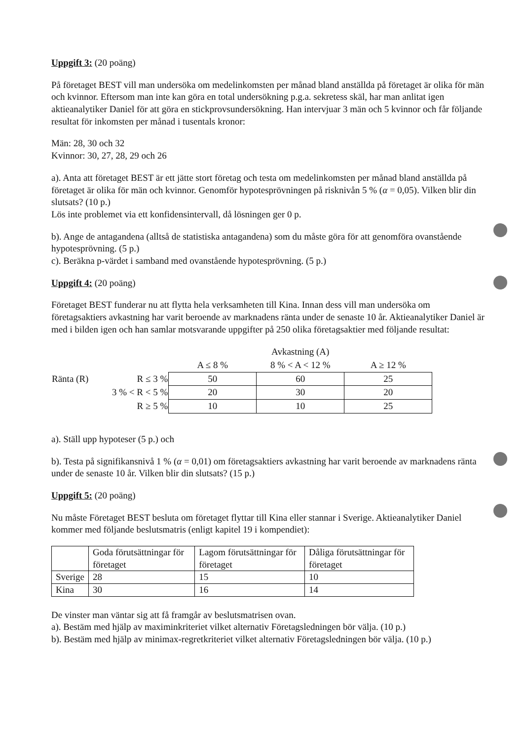Uppgift 3: (20 poäng)
På företaget BEST vill man undersöka om medelinkomsten per månad bland anställda på företaget är olika för män och kvinnor. Eftersom man inte kan göra en total undersökning p.g.a. sekretess skäl, har man anlitat igen aktieanalytiker Daniel för att göra en stickprovsundersökning. Han intervjuar 3 män och 5 kvinnor och får följande resultat för inkomsten per månad i tusentals kronor:
Män: 28, 30 och 32
Kvinnor: 30, 27, 28, 29 och 26
a). Anta att företaget BEST är ett jätte stort företag och testa om medelinkomsten per månad bland anställda på företaget är olika för män och kvinnor. Genomför hypotesprövningen på risknivån 5 % (α = 0,05). Vilken blir din slutsats? (10 p.)
Lös inte problemet via ett konfidensintervall, då lösningen ger 0 p.
b). Ange de antagandena (alltså de statistiska antagandena) som du måste göra för att genomföra ovanstående hypotesprövning. (5 p.)
c). Beräkna p-värdet i samband med ovanstående hypotesprövning. (5 p.)
Uppgift 4: (20 poäng)
Företaget BEST funderar nu att flytta hela verksamheten till Kina. Innan dess vill man undersöka om företagsaktiers avkastning har varit beroende av marknadens ränta under de senaste 10 år. Aktieanalytiker Daniel är med i bilden igen och han samlar motsvarande uppgifter på 250 olika företagsaktier med följande resultat:
| | | Avkastning (A) | | |
| --- | --- | --- | --- | --- |
| | | A ≤ 8 % | 8 % < A < 12 % | A ≥ 12 % |
| Ränta (R) | R ≤ 3 % | 50 | 60 | 25 |
| | 3 % < R < 5 % | 20 | 30 | 20 |
| | R ≥ 5 % | 10 | 10 | 25 |
a). Ställ upp hypoteser (5 p.) och
b). Testa på signifikansnivå 1 % (α = 0,01) om företagsaktiers avkastning har varit beroende av marknadens ränta under de senaste 10 år. Vilken blir din slutsats? (15 p.)
Uppgift 5: (20 poäng)
Nu måste Företaget BEST besluta om företaget flyttar till Kina eller stannar i Sverige. Aktieanalytiker Daniel kommer med följande beslutsmatris (enligt kapitel 19 i kompendiet):
| | Goda förutsättningar för företaget | Lagom förutsättningar för företaget | Dåliga förutsättningar för företaget |
| Sverige | 28 | 15 | 10 |
| Kina | 30 | 16 | 14 |
De vinster man väntar sig att få framgår av beslutsmatrisen ovan.
a). Bestäm med hjälp av maximinkriteriet vilket alternativ Företagsledningen bör välja. (10 p.)
b). Bestäm med hjälp av minimax-regretkriteriet vilket alternativ Företagsledningen bör välja. (10 p.)